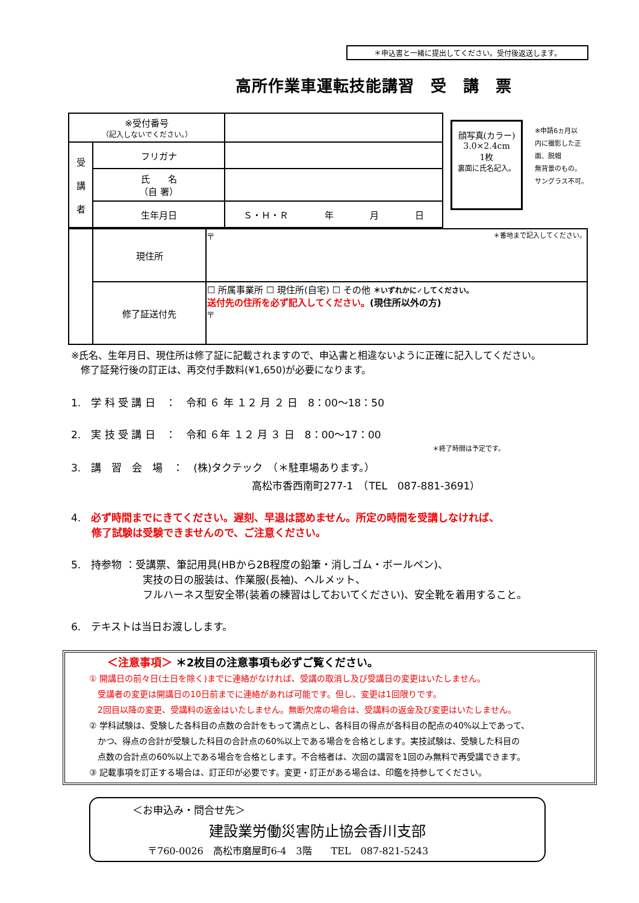＊申込書と一緒に提出してください。受付後返送します。
高所作業車運転技能講習　受　講　票
| ※受付番号 （記入しないでください。） | | |
| 受 講 者 | フリガナ | |
| | 氏 名 （自 署） | |
| | 生年月日 | Ｓ・Ｈ・Ｒ 年 月 日 |
顔写真(カラー)
3.0×2.4cm
1枚
裏面に氏名記入。
※申請6ヵ月以
内に撮影した正
面、脱帽
無背景のもの。
サングラス不可。
| | 現住所 | 〒 ＊番地まで記入してください。 |
| | 修了証送付先 | ☐ 所属事業所 ☐ 現住所(自宅) ☐ その他 ＊いずれかに✓してください。 送付先の住所を必ず記入してください。 (現住所以外の方) 〒 |
※氏名、生年月日、現住所は修了証に記載されますので、申込書と相違ないように正確に記入してください。
　修了証発行後の訂正は、再交付手数料(¥1,650)が必要になります。
1.　学 科 受 講 日　：　令和 ６ 年 １２ 月 ２ 日　8：00～18：50
2.　実 技 受 講 日　：　令和 ６年 １２ 月 ３ 日　8：00～17：00
＊終了時間は予定です。
3.　講　習　会　場　：　(株)タクテック　（＊駐車場あります。）
高松市香西南町277-1　（TEL　087-881-3691）
4.　必ず時間までにきてください。遅刻、早退は認めません。所定の時間を受講しなければ、
　　修了試験は受験できませんので、ご注意ください。
5.　持参物 ：受講票、筆記用具(HBから2B程度の鉛筆・消しゴム・ボールペン)、
　　　　　　　実技の日の服装は、作業服(長袖)、ヘルメット、
　　　　　　　フルハーネス型安全帯(装着の練習はしておいてください)、安全靴を着用すること。
6.　テキストは当日お渡しします。
＜注意事項＞ ＊2枚目の注意事項も必ずご覧ください。
① 開講日の前々日(土日を除く)までに連絡がなければ、受講の取消し及び受講日の変更はいたしません。
　受講者の変更は開講日の10日前までに連絡があれば可能です。但し、変更は1回限りです。
　2回目以降の変更、受講料の返金はいたしません。無断欠席の場合は、受講料の返金及び変更はいたしません。
② 学科試験は、受験した各科目の点数の合計をもって満点とし、各科目の得点が各科目の配点の40%以上であって、
　かつ、得点の合計が受験した科目の合計点の60%以上である場合を合格とします。実技試験は、受験した科目の
　点数の合計点の60%以上である場合を合格とします。不合格者は、次回の講習を1回のみ無料で再受講できます。
③ 記載事項を訂正する場合は、訂正印が必要です。変更・訂正がある場合は、印鑑を持参してください。
＜お申込み・問合せ先＞
建設業労働災害防止協会香川支部
〒760-0026　高松市磨屋町6-4　3階　　TEL　087-821-5243